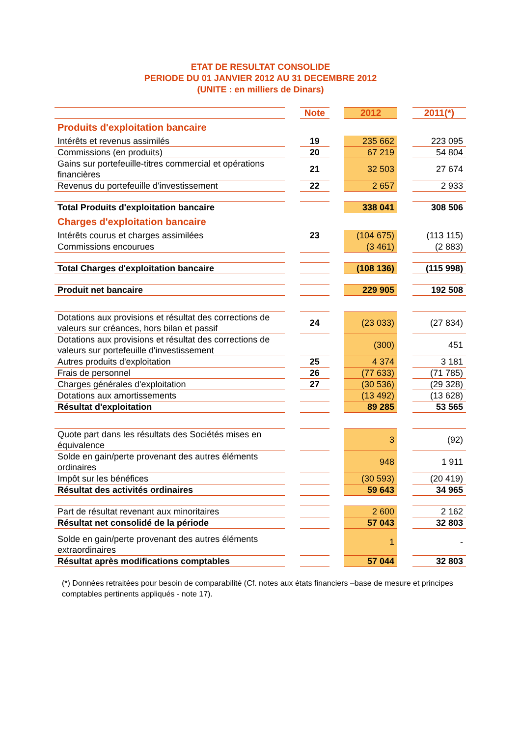ETAT DE RESULTAT CONSOLIDE
PERIODE DU 01 JANVIER 2012 AU 31 DECEMBRE 2012
(UNITE : en milliers de Dinars)
| | | Note | | 2012 | | 2011(*) |
| --- | --- | --- | --- | --- | --- | --- |
| Produits d'exploitation bancaire | | | | | | |
| Intérêts et revenus assimilés | | 19 | | 235 662 | | 223 095 |
| Commissions (en produits) | | 20 | | 67 219 | | 54 804 |
| Gains sur portefeuille-titres commercial et opérations financières | | 21 | | 32 503 | | 27 674 |
| Revenus du portefeuille d'investissement | | 22 | | 2 657 | | 2 933 |
| Total Produits d'exploitation bancaire | | | | 338 041 | | 308 506 |
| Charges d'exploitation bancaire | | | | | | |
| Intérêts courus et charges assimilées | | 23 | | (104 675) | | (113 115) |
| Commissions encourues | | | | (3 461) | | (2 883) |
| Total Charges d'exploitation bancaire | | | | (108 136) | | (115 998) |
| Produit net bancaire | | | | 229 905 | | 192 508 |
| Dotations aux provisions et résultat des corrections de valeurs sur créances, hors bilan et passif | | 24 | | (23 033) | | (27 834) |
| Dotations aux provisions et résultat des corrections de valeurs sur portefeuille d'investissement | | | | (300) | | 451 |
| Autres produits d'exploitation | | 25 | | 4 374 | | 3 181 |
| Frais de personnel | | 26 | | (77 633) | | (71 785) |
| Charges générales d'exploitation | | 27 | | (30 536) | | (29 328) |
| Dotations aux amortissements | | | | (13 492) | | (13 628) |
| Résultat d'exploitation | | | | 89 285 | | 53 565 |
| Quote part dans les résultats des Sociétés mises en équivalence | | | | 3 | | (92) |
| Solde en gain/perte provenant des autres éléments ordinaires | | | | 948 | | 1 911 |
| Impôt sur les bénéfices | | | | (30 593) | | (20 419) |
| Résultat des activités ordinaires | | | | 59 643 | | 34 965 |
| Part de résultat revenant aux minoritaires | | | | 2 600 | | 2 162 |
| Résultat net consolidé de la période | | | | 57 043 | | 32 803 |
| Solde en gain/perte provenant des autres éléments extraordinaires | | | | 1 | | - |
| Résultat après modifications comptables | | | | 57 044 | | 32 803 |
(*) Données retraitées pour besoin de comparabilité (Cf. notes aux états financiers –base de mesure et principes comptables pertinents appliqués - note 17).